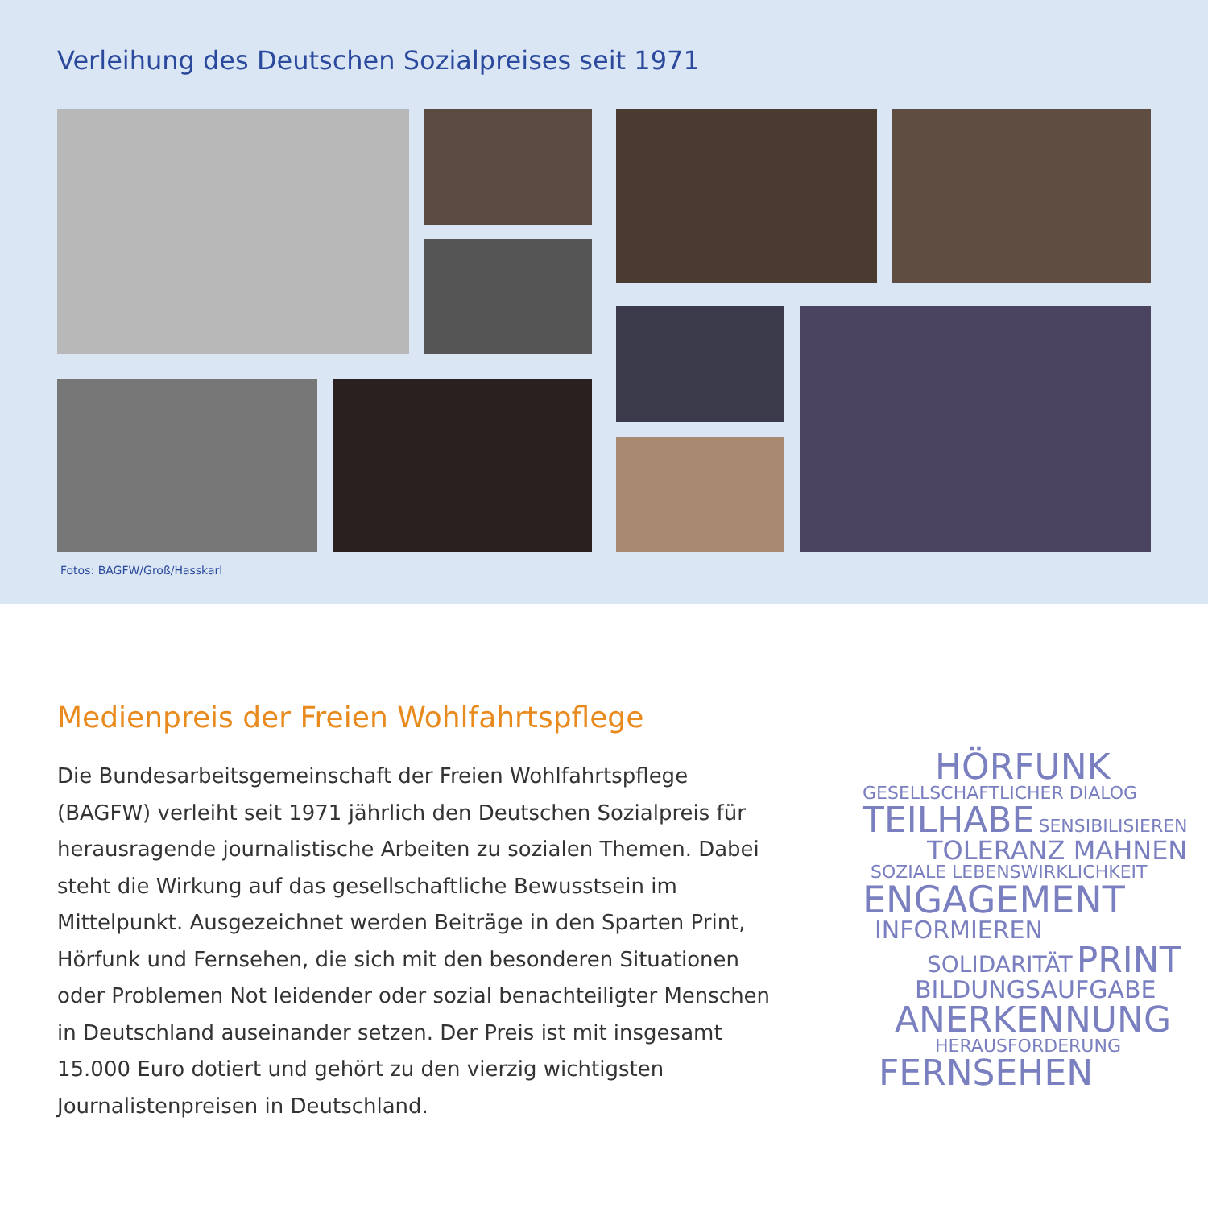Verleihung des Deutschen Sozialpreises seit 1971
Fotos: BAGFW/Groß/Hasskarl
Medienpreis der Freien Wohlfahrtspflege
Die Bundesarbeitsgemeinschaft der Freien Wohlfahrtspflege (BAGFW) verleiht seit 1971 jährlich den Deutschen Sozialpreis für herausragende journalistische Arbeiten zu sozialen Themen. Dabei steht die Wirkung auf das gesellschaftliche Bewusstsein im Mittelpunkt. Ausgezeichnet werden Beiträge in den Sparten Print, Hörfunk und Fernsehen, die sich mit den besonderen Situationen oder Problemen Not leidender oder sozial benachteiligter Menschen in Deutschland auseinander setzen. Der Preis ist mit insgesamt 15.000 Euro dotiert und gehört zu den vierzig wichtigsten Journalistenpreisen in Deutschland.
HÖRFUNK
GESELLSCHAFTLICHER DIALOG
TEILHABE SENSIBILISIEREN
TOLERANZ MAHNEN
SOZIALE LEBENSWIRKLICHKEIT
ENGAGEMENT
INFORMIEREN
SOLIDARITÄT PRINT
BILDUNGSAUFGABE
ANERKENNUNG
HERAUSFORDERUNG
FERNSEHEN